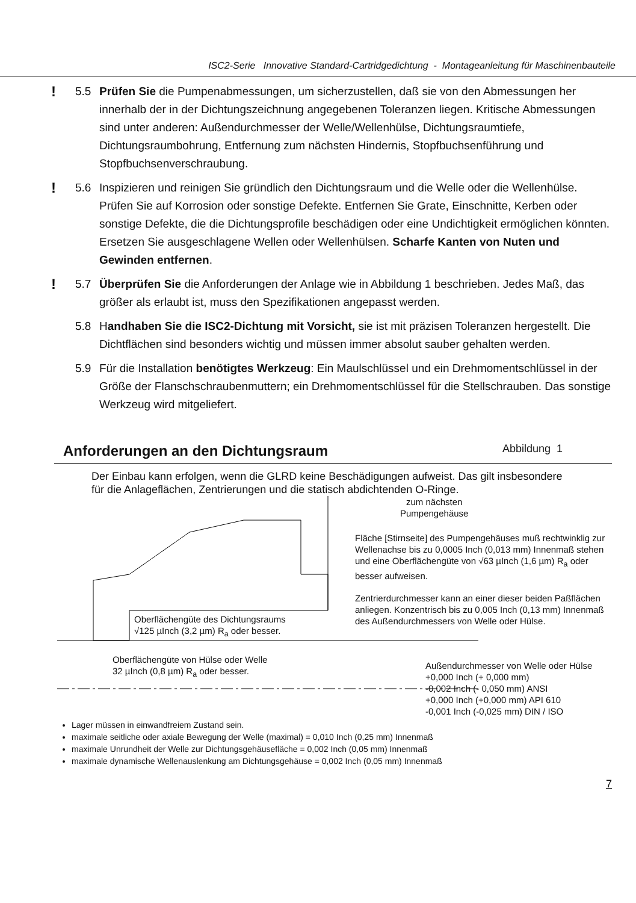ISC2-Serie Innovative Standard-Cartridgedichtung - Montageanleitung für Maschinenbauteile
!
5.5 Prüfen Sie die Pumpenabmessungen, um sicherzustellen, daß sie von den Abmessungen her innerhalb der in der Dichtungszeichnung angegebenen Toleranzen liegen. Kritische Abmessungen sind unter anderen: Außendurchmesser der Welle/Wellenhülse, Dichtungsraumtiefe, Dichtungsraumbohrung, Entfernung zum nächsten Hindernis, Stopfbuchsenführung und Stopfbuchsenverschraubung.
!
5.6 Inspizieren und reinigen Sie gründlich den Dichtungsraum und die Welle oder die Wellenhülse. Prüfen Sie auf Korrosion oder sonstige Defekte. Entfernen Sie Grate, Einschnitte, Kerben oder sonstige Defekte, die die Dichtungsprofile beschädigen oder eine Undichtigkeit ermöglichen könnten. Ersetzen Sie ausgeschlagene Wellen oder Wellenhülsen. Scharfe Kanten von Nuten und Gewinden entfernen.
!
5.7 Überprüfen Sie die Anforderungen der Anlage wie in Abbildung 1 beschrieben. Jedes Maß, das größer als erlaubt ist, muss den Spezifikationen angepasst werden.
5.8 Handhaben Sie die ISC2-Dichtung mit Vorsicht, sie ist mit präzisen Toleranzen hergestellt. Die Dichtflächen sind besonders wichtig und müssen immer absolut sauber gehalten werden.
5.9 Für die Installation benötigtes Werkzeug: Ein Maulschlüssel und ein Drehmomentschlüssel in der Größe der Flanschschraubenmuttern; ein Drehmomentschlüssel für die Stellschrauben. Das sonstige Werkzeug wird mitgeliefert.
Anforderungen an den Dichtungsraum Abbildung 1
Der Einbau kann erfolgen, wenn die GLRD keine Beschädigungen aufweist. Das gilt insbesondere für die Anlageflächen, Zentrierungen und die statisch abdichtenden O-Ringe.
zum nächsten
Pumpengehäuse
Fläche [Stirnseite] des Pumpengehäuses muß rechtwinklig zur Wellenachse bis zu 0,0005 Inch (0,013 mm) Innenmaß stehen und eine Oberflächengüte von √63 µInch (1,6 µm) R<sub>a</sub> oder besser aufweisen.
Zentrierdurchmesser kann an einer dieser beiden Paßflächen anliegen. Konzentrisch bis zu 0,005 Inch (0,13 mm) Innenmaß des Außendurchmessers von Welle oder Hülse.
Oberflächengüte des Dichtungsraums
√125 µInch (3,2 µm) R<sub>a</sub> oder besser.
Oberflächengüte von Hülse oder Welle
32 µInch (0,8 µm) R<sub>a</sub> oder besser.
Außendurchmesser von Welle oder Hülse
+0,000 Inch (+ 0,000 mm)
-0,002 Inch (- 0,050 mm) ANSI
+0,000 Inch (+0,000 mm) API 610
-0,001 Inch (-0,025 mm) DIN / ISO
Lager müssen in einwandfreiem Zustand sein.
maximale seitliche oder axiale Bewegung der Welle (maximal) = 0,010 Inch (0,25 mm) Innenmaß
maximale Unrundheit der Welle zur Dichtungsgehäusefläche = 0,002 Inch (0,05 mm) Innenmaß
maximale dynamische Wellenauslenkung am Dichtungsgehäuse = 0,002 Inch (0,05 mm) Innenmaß
7